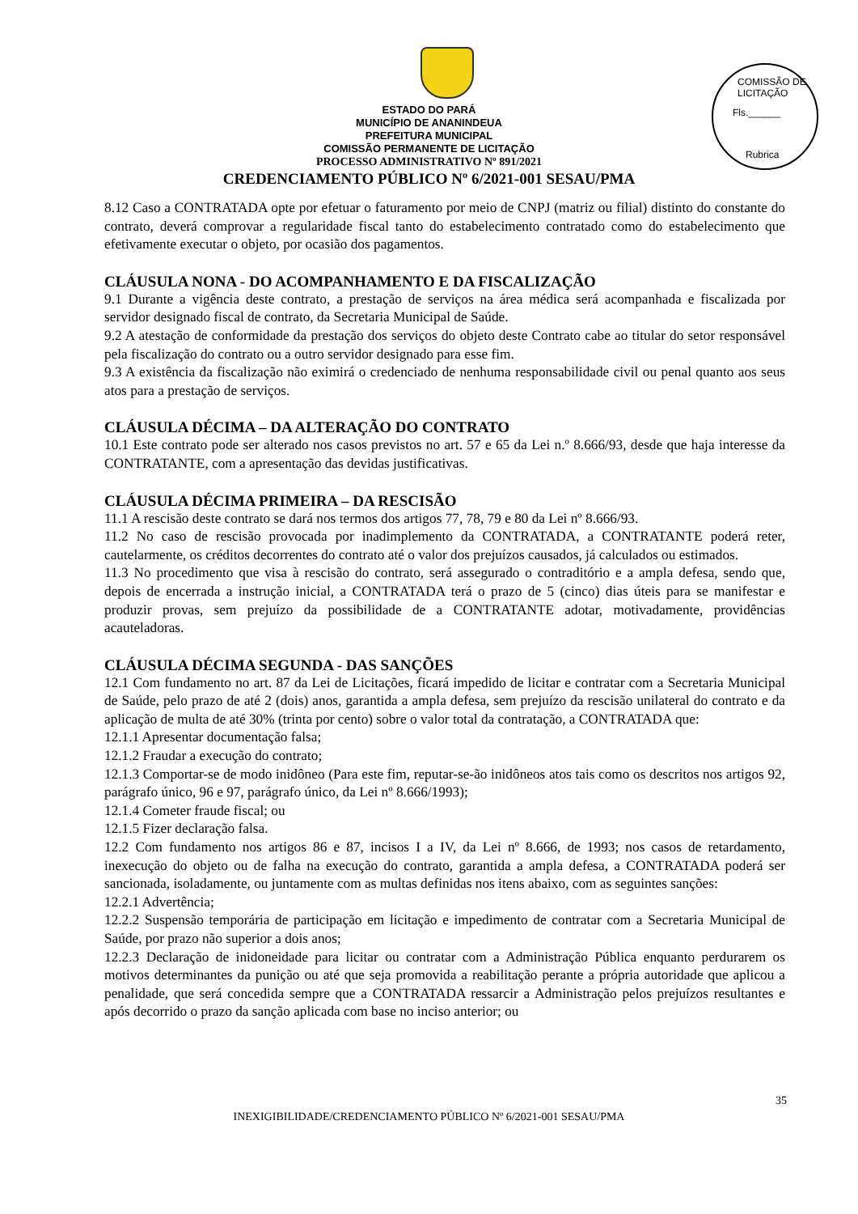COMISSÃO DE LICITAÇÃO
Fls.______
Rubrica
ESTADO DO PARÁ
MUNICÍPIO DE ANANINDEUA
PREFEITURA MUNICIPAL
COMISSÃO PERMANENTE DE LICITAÇÃO
PROCESSO ADMINISTRATIVO Nº 891/2021
CREDENCIAMENTO PÚBLICO Nº 6/2021-001 SESAU/PMA
8.12 Caso a CONTRATADA opte por efetuar o faturamento por meio de CNPJ (matriz ou filial) distinto do constante do contrato, deverá comprovar a regularidade fiscal tanto do estabelecimento contratado como do estabelecimento que efetivamente executar o objeto, por ocasião dos pagamentos.
CLÁUSULA NONA - DO ACOMPANHAMENTO E DA FISCALIZAÇÃO
9.1 Durante a vigência deste contrato, a prestação de serviços na área médica será acompanhada e fiscalizada por servidor designado fiscal de contrato, da Secretaria Municipal de Saúde.
9.2 A atestação de conformidade da prestação dos serviços do objeto deste Contrato cabe ao titular do setor responsável pela fiscalização do contrato ou a outro servidor designado para esse fim.
9.3 A existência da fiscalização não eximirá o credenciado de nenhuma responsabilidade civil ou penal quanto aos seus atos para a prestação de serviços.
CLÁUSULA DÉCIMA – DA ALTERAÇÃO DO CONTRATO
10.1 Este contrato pode ser alterado nos casos previstos no art. 57 e 65 da Lei n.º 8.666/93, desde que haja interesse da CONTRATANTE, com a apresentação das devidas justificativas.
CLÁUSULA DÉCIMA PRIMEIRA – DA RESCISÃO
11.1 A rescisão deste contrato se dará nos termos dos artigos 77, 78, 79 e 80 da Lei nº 8.666/93.
11.2 No caso de rescisão provocada por inadimplemento da CONTRATADA, a CONTRATANTE poderá reter, cautelarmente, os créditos decorrentes do contrato até o valor dos prejuízos causados, já calculados ou estimados.
11.3 No procedimento que visa à rescisão do contrato, será assegurado o contraditório e a ampla defesa, sendo que, depois de encerrada a instrução inicial, a CONTRATADA terá o prazo de 5 (cinco) dias úteis para se manifestar e produzir provas, sem prejuízo da possibilidade de a CONTRATANTE adotar, motivadamente, providências acauteladoras.
CLÁUSULA DÉCIMA SEGUNDA - DAS SANÇÕES
12.1 Com fundamento no art. 87 da Lei de Licitações, ficará impedido de licitar e contratar com a Secretaria Municipal de Saúde, pelo prazo de até 2 (dois) anos, garantida a ampla defesa, sem prejuízo da rescisão unilateral do contrato e da aplicação de multa de até 30% (trinta por cento) sobre o valor total da contratação, a CONTRATADA que:
12.1.1 Apresentar documentação falsa;
12.1.2 Fraudar a execução do contrato;
12.1.3 Comportar-se de modo inidôneo (Para este fim, reputar-se-ão inidôneos atos tais como os descritos nos artigos 92, parágrafo único, 96 e 97, parágrafo único, da Lei nº 8.666/1993);
12.1.4 Cometer fraude fiscal; ou
12.1.5 Fizer declaração falsa.
12.2 Com fundamento nos artigos 86 e 87, incisos I a IV, da Lei nº 8.666, de 1993; nos casos de retardamento, inexecução do objeto ou de falha na execução do contrato, garantida a ampla defesa, a CONTRATADA poderá ser sancionada, isoladamente, ou juntamente com as multas definidas nos itens abaixo, com as seguintes sanções:
12.2.1 Advertência;
12.2.2 Suspensão temporária de participação em licitação e impedimento de contratar com a Secretaria Municipal de Saúde, por prazo não superior a dois anos;
12.2.3 Declaração de inidoneidade para licitar ou contratar com a Administração Pública enquanto perdurarem os motivos determinantes da punição ou até que seja promovida a reabilitação perante a própria autoridade que aplicou a penalidade, que será concedida sempre que a CONTRATADA ressarcir a Administração pelos prejuízos resultantes e após decorrido o prazo da sanção aplicada com base no inciso anterior; ou
35
INEXIGIBILIDADE/CREDENCIAMENTO PÚBLICO Nº 6/2021-001 SESAU/PMA